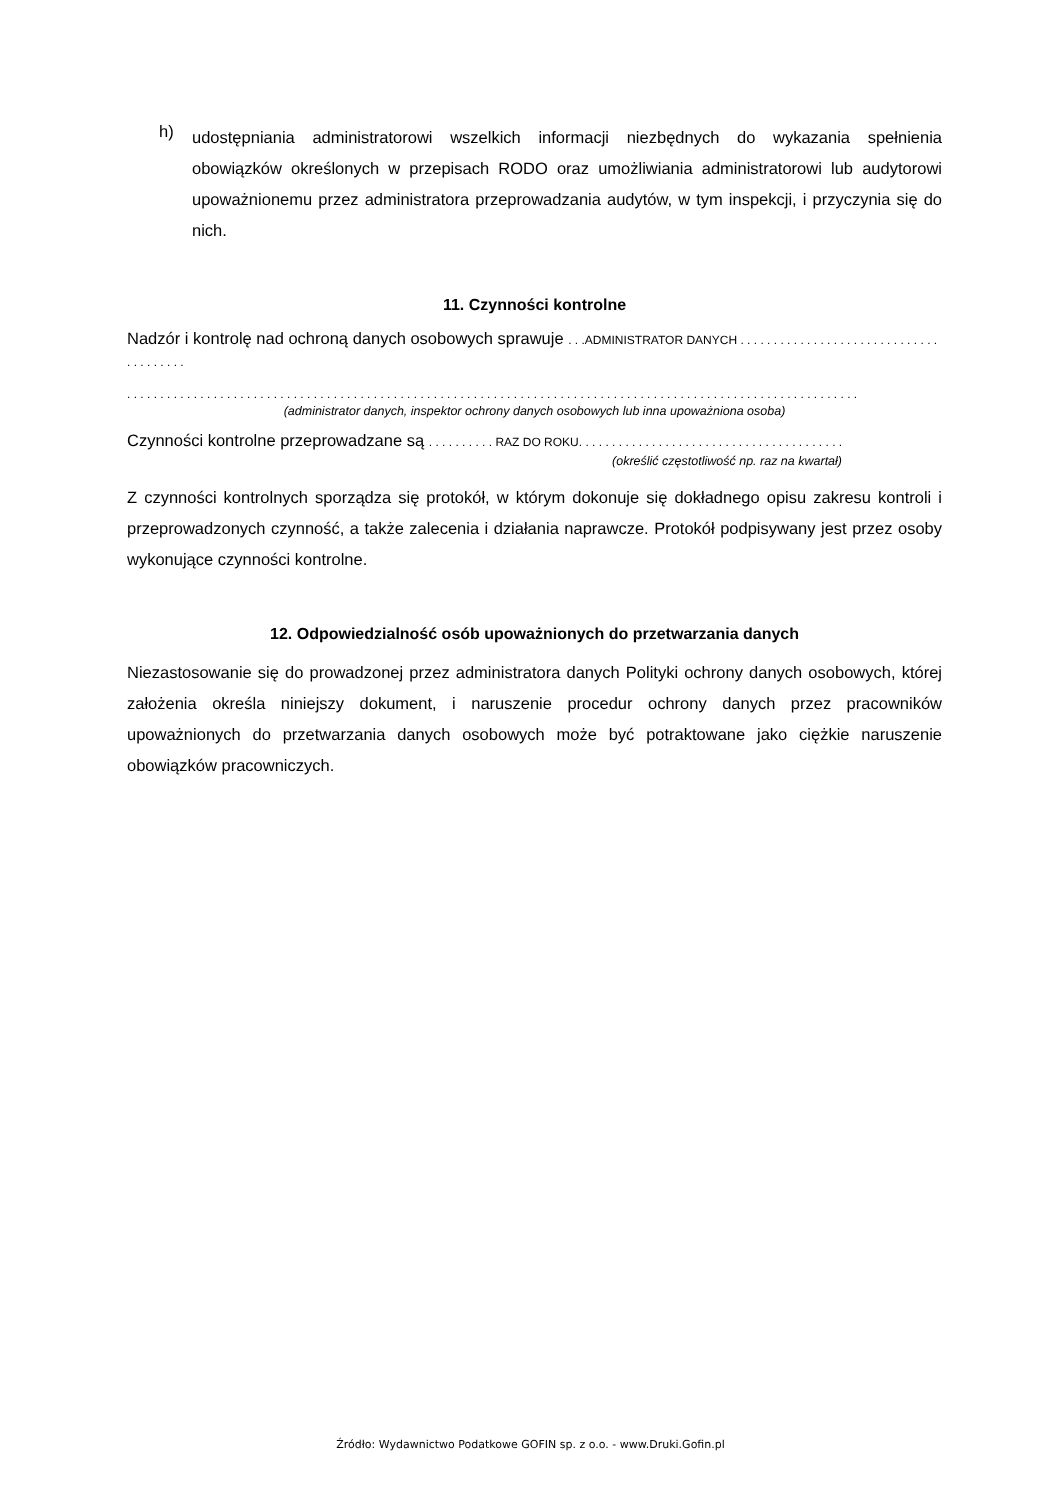h)
udostępniania administratorowi wszelkich informacji niezbędnych do wykazania spełnienia obowiązków określonych w przepisach RODO oraz umożliwiania administratorowi lub audytorowi upoważnionemu przez administratora przeprowadzania audytów, w tym inspekcji, i przyczynia się do nich.
11. Czynności kontrolne
Nadzór i kontrolę nad ochroną danych osobowych sprawuje . . .ADMINISTRATOR DANYCH . . . . . . . . . . . . . . . . . . . . . . . . . . . . . . . . . . . . . . .
. . . . . . . . . . . . . . . . . . . . . . . . . . . . . . . . . . . . . . . . . . . . . . . . . . . . . . . . . . . . . . . . . . . . . . . . . . . . . . . . . . . . . . . . . . . . . . . . . . . . . . . . . . . . . .
(administrator danych, inspektor ochrony danych osobowych lub inna upoważniona osoba)
Czynności kontrolne przeprowadzane są . . . . . . . . . . RAZ DO ROKU. . . . . . . . . . . . . . . . . . . . . . . . . . . . . . . . . . . . . . . .
(określić częstotliwość np. raz na kwartał)
Z czynności kontrolnych sporządza się protokół, w którym dokonuje się dokładnego opisu zakresu kontroli i przeprowadzonych czynność, a także zalecenia i działania naprawcze. Protokół podpisywany jest przez osoby wykonujące czynności kontrolne.
12. Odpowiedzialność osób upoważnionych do przetwarzania danych
Niezastosowanie się do prowadzonej przez administratora danych Polityki ochrony danych osobowych, której założenia określa niniejszy dokument, i naruszenie procedur ochrony danych przez pracowników upoważnionych do przetwarzania danych osobowych może być potraktowane jako ciężkie naruszenie obowiązków pracowniczych.
Źródło: Wydawnictwo Podatkowe GOFIN sp. z o.o. - www.Druki.Gofin.pl